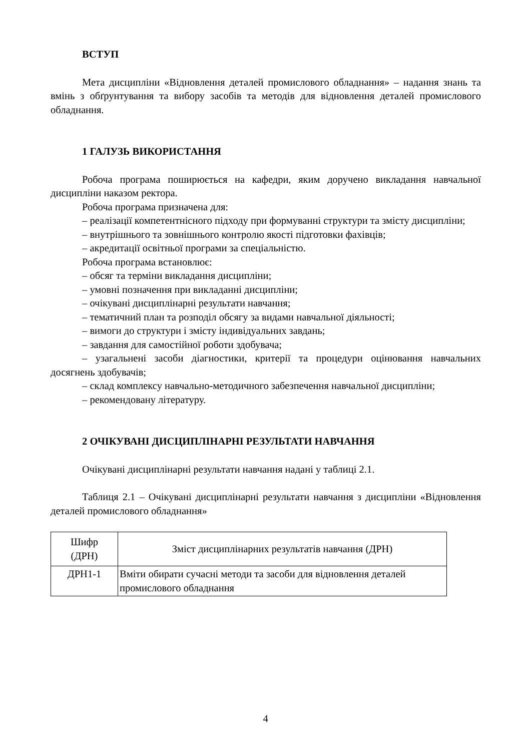ВСТУП
Мета дисципліни «Відновлення деталей промислового обладнання» – надання знань та вмінь з обґрунтування та вибору засобів та методів для відновлення деталей промислового обладнання.
1 ГАЛУЗЬ ВИКОРИСТАННЯ
Робоча програма поширюється на кафедри, яким доручено викладання навчальної дисципліни наказом ректора.
Робоча програма призначена для:
– реалізації компетентнісного підходу при формуванні структури та змісту дисципліни;
– внутрішнього та зовнішнього контролю якості підготовки фахівців;
– акредитації освітньої програми за спеціальністю.
Робоча програма встановлює:
– обсяг та терміни викладання дисципліни;
– умовні позначення при викладанні дисципліни;
– очікувані дисциплінарні результати навчання;
– тематичний план та розподіл обсягу за видами навчальної діяльності;
– вимоги до структури і змісту індивідуальних завдань;
– завдання для самостійної роботи здобувача;
– узагальнені засоби діагностики, критерії та процедури оцінювання навчальних досягнень здобувачів;
– склад комплексу навчально-методичного забезпечення навчальної дисципліни;
– рекомендовану літературу.
2 ОЧІКУВАНІ ДИСЦИПЛІНАРНІ РЕЗУЛЬТАТИ НАВЧАННЯ
Очікувані дисциплінарні результати навчання надані у таблиці 2.1.
Таблиця 2.1 – Очікувані дисциплінарні результати навчання з дисципліни «Відновлення деталей промислового обладнання»
| Шифр (ДРН) | Зміст дисциплінарних результатів навчання (ДРН) |
| --- | --- |
| ДРН1-1 | Вміти обирати сучасні методи та засоби для відновлення деталей промислового обладнання |
4